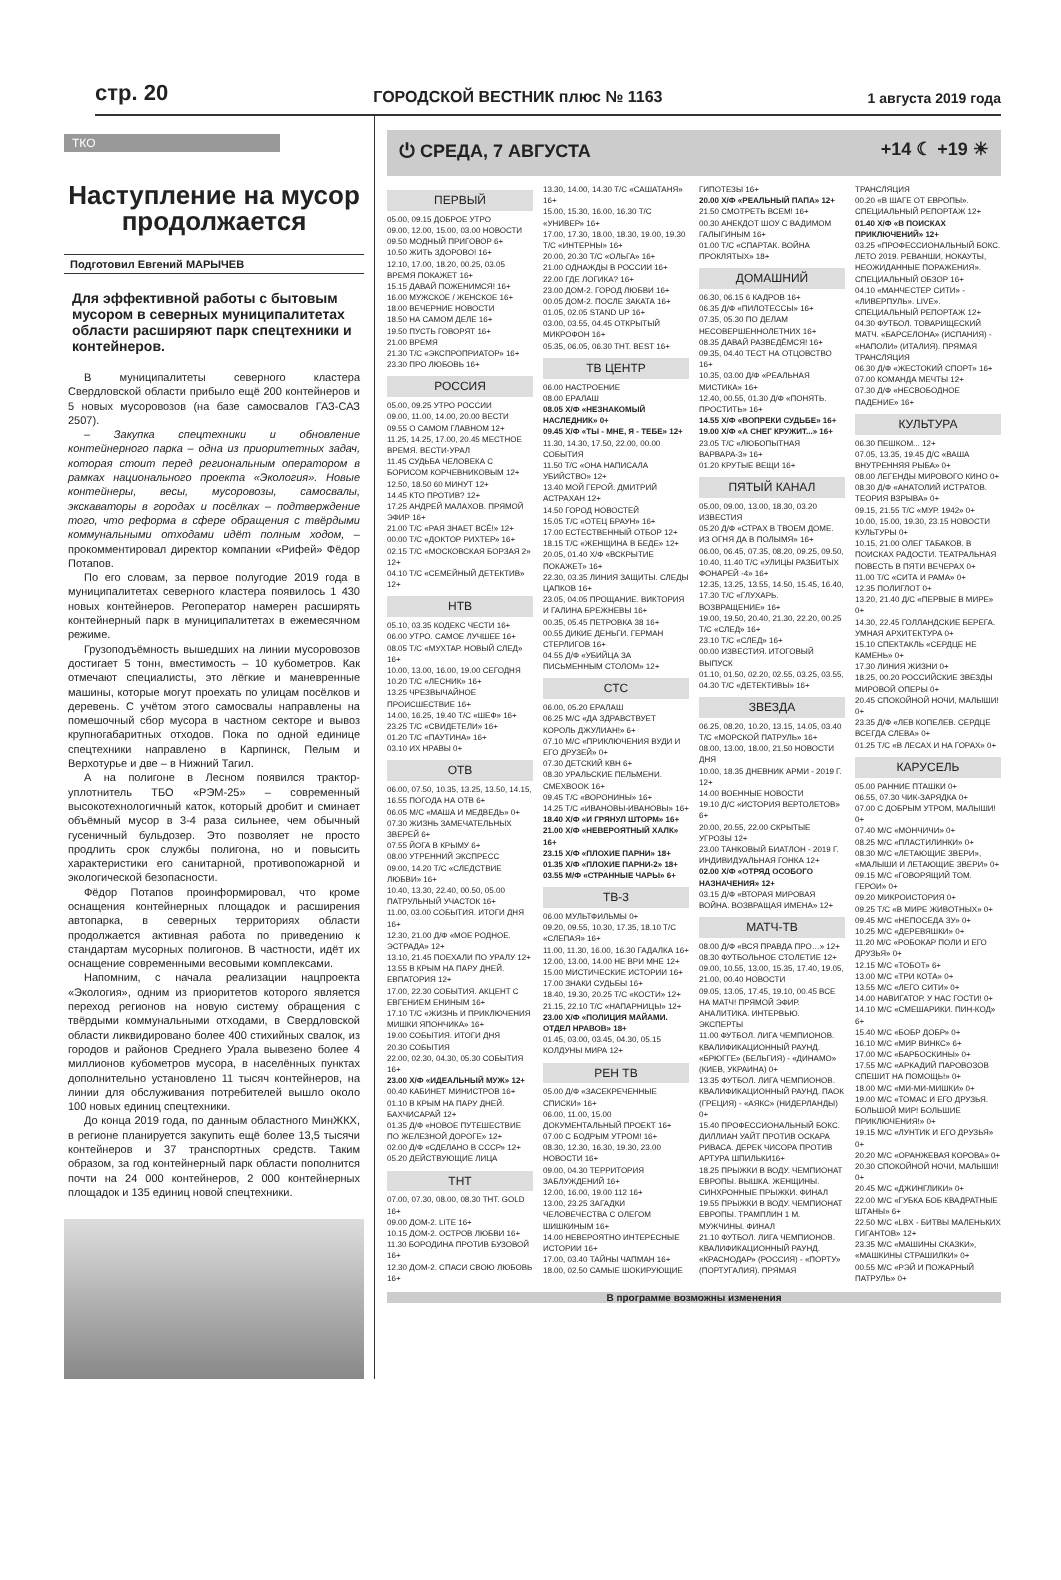стр. 20 ГОРОДСКОЙ ВЕСТНИК плюс № 1163 1 августа 2019 года
ТКО
Наступление на мусор продолжается
Подготовил Евгений МАРЫЧЕВ
Для эффективной работы с бытовым мусором в северных муниципалитетах области расширяют парк спецтехники и контейнеров.
В муниципалитеты северного кластера Свердловской области прибыло ещё 200 контейнеров и 5 новых мусоровозов (на базе самосвалов ГАЗ-САЗ 2507).
– Закупка спецтехники и обновление контейнерного парка – одна из приоритетных задач, которая стоит перед региональным оператором в рамках национального проекта «Экология». Новые контейнеры, весы, мусоровозы, самосвалы, экскаваторы в городах и посёлках – подтверждение того, что реформа в сфере обращения с твёрдыми коммунальными отходами идёт полным ходом, – прокомментировал директор компании «Рифей» Фёдор Потапов.
По его словам, за первое полугодие 2019 года в муниципалитетах северного кластера появилось 1 430 новых контейнеров. Регоператор намерен расширять контейнерный парк в муниципалитетах в ежемесячном режиме.
Грузоподъёмность вышедших на линии мусоровозов достигает 5 тонн, вместимость – 10 кубометров. Как отмечают специалисты, это лёгкие и маневренные машины, которые могут проехать по улицам посёлков и деревень. С учётом этого самосвалы направлены на помешочный сбор мусора в частном секторе и вывоз крупногабаритных отходов. Пока по одной единице спецтехники направлено в Карпинск, Пелым и Верхотурье и две – в Нижний Тагил.
А на полигоне в Лесном появился трактор-уплотнитель ТБО «РЭМ-25» – современный высокотехнологичный каток, который дробит и сминает объёмный мусор в 3-4 раза сильнее, чем обычный гусеничный бульдозер. Это позволяет не просто продлить срок службы полигона, но и повысить характеристики его санитарной, противопожарной и экологической безопасности.
Фёдор Потапов проинформировал, что кроме оснащения контейнерных площадок и расширения автопарка, в северных территориях области продолжается активная работа по приведению к стандартам мусорных полигонов. В частности, идёт их оснащение современными весовыми комплексами.
Напомним, с начала реализации нацпроекта «Экология», одним из приоритетов которого является переход регионов на новую систему обращения с твёрдыми коммунальными отходами, в Свердловской области ликвидировано более 400 стихийных свалок, из городов и районов Среднего Урала вывезено более 4 миллионов кубометров мусора, в населённых пунктах дополнительно установлено 11 тысяч контейнеров, на линии для обслуживания потребителей вышло около 100 новых единиц спецтехники.
До конца 2019 года, по данным областного МинЖКХ, в регионе планируется закупить ещё более 13,5 тысячи контейнеров и 37 транспортных средств. Таким образом, за год контейнерный парк области пополнится почти на 24 000 контейнеров, 2 000 контейнерных площадок и 135 единиц новой спецтехники.
⏻ СРЕДА, 7 АВГУСТА +14 ☾ +19 ☀
ПЕРВЫЙ
05.00, 09.15 ДОБРОЕ УТРО
09.00, 12.00, 15.00, 03.00 НОВОСТИ
09.50 МОДНЫЙ ПРИГОВОР 6+
10.50 ЖИТЬ ЗДОРОВО! 16+
12.10, 17.00, 18.20, 00.25, 03.05 ВРЕМЯ ПОКАЖЕТ 16+
15.15 ДАВАЙ ПОЖЕНИМСЯ! 16+
16.00 МУЖСКОЕ / ЖЕНСКОЕ 16+
18.00 ВЕЧЕРНИЕ НОВОСТИ
18.50 НА САМОМ ДЕЛЕ 16+
19.50 ПУСТЬ ГОВОРЯТ 16+
21.00 ВРЕМЯ
21.30 Т/С «ЭКСПРОПРИАТОР» 16+
23.30 ПРО ЛЮБОВЬ 16+
РОССИЯ
05.00, 09.25 УТРО РОССИИ
09.00, 11.00, 14.00, 20.00 ВЕСТИ
09.55 О САМОМ ГЛАВНОМ 12+
11.25, 14.25, 17.00, 20.45 МЕСТНОЕ ВРЕМЯ. ВЕСТИ-УРАЛ
11.45 СУДЬБА ЧЕЛОВЕКА С БОРИСОМ КОРЧЕВНИКОВЫМ 12+
12.50, 18.50 60 МИНУТ 12+
14.45 КТО ПРОТИВ? 12+
17.25 АНДРЕЙ МАЛАХОВ. ПРЯМОЙ ЭФИР 16+
21.00 Т/С «РАЯ ЗНАЕТ ВСЁ!» 12+
00.00 Т/С «ДОКТОР РИХТЕР» 16+
02.15 Т/С «МОСКОВСКАЯ БОРЗАЯ 2» 12+
04.10 Т/С «СЕМЕЙНЫЙ ДЕТЕКТИВ» 12+
НТВ
05.10, 03.35 КОДЕКС ЧЕСТИ 16+
06.00 УТРО. САМОЕ ЛУЧШЕЕ 16+
08.05 Т/С «МУХТАР. НОВЫЙ СЛЕД» 16+
10.00, 13.00, 16.00, 19.00 СЕГОДНЯ
10.20 Т/С «ЛЕСНИК» 16+
13.25 ЧРЕЗВЫЧАЙНОЕ ПРОИСШЕСТВИЕ 16+
14.00, 16.25, 19.40 Т/С «ШЕФ» 16+
23.25 Т/С «СВИДЕТЕЛИ» 16+
01.20 Т/С «ПАУТИНА» 16+
03.10 ИХ НРАВЫ 0+
ОТВ
06.00, 07.50, 10.35, 13.25, 13.50, 14.15, 16.55 ПОГОДА НА ОТВ 6+
06.05 М/С «МАША И МЕДВЕДЬ» 0+
07.30 ЖИЗНЬ ЗАМЕЧАТЕЛЬНЫХ ЗВЕРЕЙ 6+
07.55 ЙОГА В КРЫМУ 6+
08.00 УТРЕННИЙ ЭКСПРЕСС
09.00, 14.20 Т/С «СЛЕДСТВИЕ ЛЮБВИ» 16+
10.40, 13.30, 22.40, 00.50, 05.00 ПАТРУЛЬНЫЙ УЧАСТОК 16+
11.00, 03.00 СОБЫТИЯ. ИТОГИ ДНЯ 16+
12.30, 21.00 Д/Ф «МОЕ РОДНОЕ. ЭСТРАДА» 12+
13.10, 21.45 ПОЕХАЛИ ПО УРАЛУ 12+
13.55 В КРЫМ НА ПАРУ ДНЕЙ. ЕВПАТОРИЯ 12+
17.00, 22.30 СОБЫТИЯ. АКЦЕНТ С ЕВГЕНИЕМ ЕНИНЫМ 16+
17.10 Т/С «ЖИЗНЬ И ПРИКЛЮЧЕНИЯ МИШКИ ЯПОНЧИКА» 16+
19.00 СОБЫТИЯ. ИТОГИ ДНЯ
20.30 СОБЫТИЯ
22.00, 02.30, 04.30, 05.30 СОБЫТИЯ 16+
23.00 Х/Ф «ИДЕАЛЬНЫЙ МУЖ» 12+
00.40 КАБИНЕТ МИНИСТРОВ 16+
01.10 В КРЫМ НА ПАРУ ДНЕЙ. БАХЧИСАРАЙ 12+
01.35 Д/Ф «НОВОЕ ПУТЕШЕСТВИЕ ПО ЖЕЛЕЗНОЙ ДОРОГЕ» 12+
02.00 Д/Ф «СДЕЛАНО В СССР» 12+
05.20 ДЕЙСТВУЮЩИЕ ЛИЦА
ТНТ
07.00, 07.30, 08.00, 08.30 ТНТ. GOLD 16+
09.00 ДОМ-2. LITE 16+
10.15 ДОМ-2. ОСТРОВ ЛЮБВИ 16+
11.30 БОРОДИНА ПРОТИВ БУЗОВОЙ 16+
12.30 ДОМ-2. СПАСИ СВОЮ ЛЮБОВЬ 16+
13.30, 14.00, 14.30 Т/С «САШАТАНЯ» 16+
15.00, 15.30, 16.00, 16.30 Т/С «УНИВЕР» 16+
17.00, 17.30, 18.00, 18.30, 19.00, 19.30 Т/С «ИНТЕРНЫ» 16+
20.00, 20.30 Т/С «ОЛЬГА» 16+
21.00 ОДНАЖДЫ В РОССИИ 16+
22.00 ГДЕ ЛОГИКА? 16+
23.00 ДОМ-2. ГОРОД ЛЮБВИ 16+
00.05 ДОМ-2. ПОСЛЕ ЗАКАТА 16+
01.05, 02.05 STAND UP 16+
03.00, 03.55, 04.45 ОТКРЫТЫЙ МИКРОФОН 16+
05.35, 06.05, 06.30 ТНТ. BEST 16+
ТВ ЦЕНТР
06.00 НАСТРОЕНИЕ
08.00 ЕРАЛАШ
08.05 Х/Ф «НЕЗНАКОМЫЙ НАСЛЕДНИК» 0+
09.45 Х/Ф «ТЫ - МНЕ, Я - ТЕБЕ» 12+
11.30, 14.30, 17.50, 22.00, 00.00 СОБЫТИЯ
11.50 Т/С «ОНА НАПИСАЛА УБИЙСТВО» 12+
13.40 МОЙ ГЕРОЙ. ДМИТРИЙ АСТРАХАН 12+
14.50 ГОРОД НОВОСТЕЙ
15.05 Т/С «ОТЕЦ БРАУН» 16+
17.00 ЕСТЕСТВЕННЫЙ ОТБОР 12+
18.15 Т/С «ЖЕНЩИНА В БЕДЕ» 12+
20.05, 01.40 Х/Ф «ВСКРЫТИЕ ПОКАЖЕТ» 16+
22.30, 03.35 ЛИНИЯ ЗАЩИТЫ. СЛЕДЫ ЦАПКОВ 16+
23.05, 04.05 ПРОЩАНИЕ. ВИКТОРИЯ И ГАЛИНА БРЕЖНЕВЫ 16+
00.35, 05.45 ПЕТРОВКА 38 16+
00.55 ДИКИЕ ДЕНЬГИ. ГЕРМАН СТЕРЛИГОВ 16+
04.55 Д/Ф «УБИЙЦА ЗА ПИСЬМЕННЫМ СТОЛОМ» 12+
СТС
06.00, 05.20 ЕРАЛАШ
06.25 М/С «ДА ЗДРАВСТВУЕТ КОРОЛЬ ДЖУЛИАН!» 6+
07.10 М/С «ПРИКЛЮЧЕНИЯ ВУДИ И ЕГО ДРУЗЕЙ» 0+
07.30 ДЕТСКИЙ КВН 6+
08.30 УРАЛЬСКИЕ ПЕЛЬМЕНИ. СМЕХBOOK 16+
09.45 Т/С «ВОРОНИНЫ» 16+
14.25 Т/С «ИВАНОВЫ-ИВАНОВЫ» 16+
18.40 Х/Ф «И ГРЯНУЛ ШТОРМ» 16+
21.00 Х/Ф «НЕВЕРОЯТНЫЙ ХАЛК» 16+
23.15 Х/Ф «ПЛОХИЕ ПАРНИ» 18+
01.35 Х/Ф «ПЛОХИЕ ПАРНИ-2» 18+
03.55 М/Ф «СТРАННЫЕ ЧАРЫ» 6+
ТВ-3
06.00 МУЛЬТФИЛЬМЫ 0+
09.20, 09.55, 10.30, 17.35, 18.10 Т/С «СЛЕПАЯ» 16+
11.00, 11.30, 16.00, 16.30 ГАДАЛКА 16+
12.00, 13.00, 14.00 НЕ ВРИ МНЕ 12+
15.00 МИСТИЧЕСКИЕ ИСТОРИИ 16+
17.00 ЗНАКИ СУДЬБЫ 16+
18.40, 19.30, 20.25 Т/С «КОСТИ» 12+
21.15, 22.10 Т/С «НАПАРНИЦЫ» 12+
23.00 Х/Ф «ПОЛИЦИЯ МАЙАМИ. ОТДЕЛ НРАВОВ» 18+
01.45, 03.00, 03.45, 04.30, 05.15 КОЛДУНЫ МИРА 12+
РЕН ТВ
05.00 Д/Ф «ЗАСЕКРЕЧЕННЫЕ СПИСКИ» 16+
06.00, 11.00, 15.00 ДОКУМЕНТАЛЬНЫЙ ПРОЕКТ 16+
07.00 С БОДРЫМ УТРОМ! 16+
08.30, 12.30, 16.30, 19.30, 23.00 НОВОСТИ 16+
09.00, 04.30 ТЕРРИТОРИЯ ЗАБЛУЖДЕНИЙ 16+
12.00, 16.00, 19.00 112 16+
13.00, 23.25 ЗАГАДКИ ЧЕЛОВЕЧЕСТВА С ОЛЕГОМ ШИШКИНЫМ 16+
14.00 НЕВЕРОЯТНО ИНТЕРЕСНЫЕ ИСТОРИИ 16+
17.00, 03.40 ТАЙНЫ ЧАПМАН 16+
18.00, 02.50 САМЫЕ ШОКИРУЮЩИЕ ГИПОТЕЗЫ 16+
20.00 Х/Ф «РЕАЛЬНЫЙ ПАПА» 12+
21.50 СМОТРЕТЬ ВСЕМ! 16+
00.30 АНЕКДОТ ШОУ С ВАДИМОМ ГАЛЫГИНЫМ 16+
01.00 Т/С «СПАРТАК. ВОЙНА ПРОКЛЯТЫХ» 18+
ДОМАШНИЙ
06.30, 06.15 6 КАДРОВ 16+
06.35 Д/Ф «ПИЛОТЕССЫ» 16+
07.35, 05.30 ПО ДЕЛАМ НЕСОВЕРШЕННОЛЕТНИХ 16+
08.35 ДАВАЙ РАЗВЕДЁМСЯ! 16+
09.35, 04.40 ТЕСТ НА ОТЦОВСТВО 16+
10.35, 03.00 Д/Ф «РЕАЛЬНАЯ МИСТИКА» 16+
12.40, 00.55, 01.30 Д/Ф «ПОНЯТЬ. ПРОСТИТЬ» 16+
14.55 Х/Ф «ВОПРЕКИ СУДЬБЕ» 16+
19.00 Х/Ф «А СНЕГ КРУЖИТ...» 16+
23.05 Т/С «ЛЮБОПЫТНАЯ ВАРВАРА-3» 16+
01.20 КРУТЫЕ ВЕЩИ 16+
ПЯТЫЙ КАНАЛ
05.00, 09.00, 13.00, 18.30, 03.20 ИЗВЕСТИЯ
05.20 Д/Ф «СТРАХ В ТВОЕМ ДОМЕ. ИЗ ОГНЯ ДА В ПОЛЫМЯ» 16+
06.00, 06.45, 07.35, 08.20, 09.25, 09.50, 10.40, 11.40 Т/С «УЛИЦЫ РАЗБИТЫХ ФОНАРЕЙ -4» 16+
12.35, 13.25, 13.55, 14.50, 15.45, 16.40, 17.30 Т/С «ГЛУХАРЬ. ВОЗВРАЩЕНИЕ» 16+
19.00, 19.50, 20.40, 21.30, 22.20, 00.25 Т/С «СЛЕД» 16+
23.10 Т/С «СЛЕД» 16+
00.00 ИЗВЕСТИЯ. ИТОГОВЫЙ ВЫПУСК
01.10, 01.50, 02.20, 02.55, 03.25, 03.55, 04.30 Т/С «ДЕТЕКТИВЫ» 16+
ЗВЕЗДА
06.25, 08.20, 10.20, 13.15, 14.05, 03.40 Т/С «МОРСКОЙ ПАТРУЛЬ» 16+
08.00, 13.00, 18.00, 21.50 НОВОСТИ ДНЯ
10.00, 18.35 ДНЕВНИК АРМИ - 2019 Г. 12+
14.00 ВОЕННЫЕ НОВОСТИ
19.10 Д/С «ИСТОРИЯ ВЕРТОЛЕТОВ» 6+
20.00, 20.55, 22.00 СКРЫТЫЕ УГРОЗЫ 12+
23.00 ТАНКОВЫЙ БИАТЛОН - 2019 Г. ИНДИВИДУАЛЬНАЯ ГОНКА 12+
02.00 Х/Ф «ОТРЯД ОСОБОГО НАЗНАЧЕНИЯ» 12+
03.15 Д/Ф «ВТОРАЯ МИРОВАЯ ВОЙНА. ВОЗВРАЩАЯ ИМЕНА» 12+
МАТЧ-ТВ
08.00 Д/Ф «ВСЯ ПРАВДА ПРО…» 12+
08.30 ФУТБОЛЬНОЕ СТОЛЕТИЕ 12+
09.00, 10.55, 13.00, 15.35, 17.40, 19.05, 21.00, 00.40 НОВОСТИ
09.05, 13.05, 17.45, 19.10, 00.45 ВСЕ НА МАТЧ! ПРЯМОЙ ЭФИР. АНАЛИТИКА. ИНТЕРВЬЮ. ЭКСПЕРТЫ
11.00 ФУТБОЛ. ЛИГА ЧЕМПИОНОВ. КВАЛИФИКАЦИОННЫЙ РАУНД. «БРЮГГЕ» (БЕЛЬГИЯ) - «ДИНАМО» (КИЕВ, УКРАИНА) 0+
13.35 ФУТБОЛ. ЛИГА ЧЕМПИОНОВ. КВАЛИФИКАЦИОННЫЙ РАУНД. ПАОК (ГРЕЦИЯ) - «АЯКС» (НИДЕРЛАНДЫ) 0+
15.40 ПРОФЕССИОНАЛЬНЫЙ БОКС. ДИЛЛИАН УАЙТ ПРОТИВ ОСКАРА РИВАСА. ДЕРЕК ЧИСОРА ПРОТИВ АРТУРА ШПИЛЬКИ16+
18.25 ПРЫЖКИ В ВОДУ. ЧЕМПИОНАТ ЕВРОПЫ. ВЫШКА. ЖЕНЩИНЫ. СИНХРОННЫЕ ПРЫЖКИ. ФИНАЛ
19.55 ПРЫЖКИ В ВОДУ. ЧЕМПИОНАТ ЕВРОПЫ. ТРАМПЛИН 1 М. МУЖЧИНЫ. ФИНАЛ
21.10 ФУТБОЛ. ЛИГА ЧЕМПИОНОВ. КВАЛИФИКАЦИОННЫЙ РАУНД. «КРАСНОДАР» (РОССИЯ) - «ПОРТУ» (ПОРТУГАЛИЯ). ПРЯМАЯ ТРАНСЛЯЦИЯ
00.20 «В ШАГЕ ОТ ЕВРОПЫ». СПЕЦИАЛЬНЫЙ РЕПОРТАЖ 12+
01.40 Х/Ф «В ПОИСКАХ ПРИКЛЮЧЕНИЙ» 12+
03.25 «ПРОФЕССИОНАЛЬНЫЙ БОКС. ЛЕТО 2019. РЕВАНШИ, НОКАУТЫ, НЕОЖИДАННЫЕ ПОРАЖЕНИЯ». СПЕЦИАЛЬНЫЙ ОБЗОР 16+
04.10 «МАНЧЕСТЕР СИТИ» - «ЛИВЕРПУЛЬ». LIVE». СПЕЦИАЛЬНЫЙ РЕПОРТАЖ 12+
04.30 ФУТБОЛ. ТОВАРИЩЕСКИЙ МАТЧ. «БАРСЕЛОНА» (ИСПАНИЯ) - «НАПОЛИ» (ИТАЛИЯ). ПРЯМАЯ ТРАНСЛЯЦИЯ
06.30 Д/Ф «ЖЕСТОКИЙ СПОРТ» 16+
07.00 КОМАНДА МЕЧТЫ 12+
07.30 Д/Ф «НЕСВОБОДНОЕ ПАДЕНИЕ» 16+
КУЛЬТУРА
06.30 ПЕШКОМ... 12+
07.05, 13.35, 19.45 Д/С «ВАША ВНУТРЕННЯЯ РЫБА» 0+
08.00 ЛЕГЕНДЫ МИРОВОГО КИНО 0+
08.30 Д/Ф «АНАТОЛИЙ ИСТРАТОВ. ТЕОРИЯ ВЗРЫВА» 0+
09.15, 21.55 Т/С «МУР. 1942» 0+
10.00, 15.00, 19.30, 23.15 НОВОСТИ КУЛЬТУРЫ 0+
10.15, 21.00 ОЛЕГ ТАБАКОВ. В ПОИСКАХ РАДОСТИ. ТЕАТРАЛЬНАЯ ПОВЕСТЬ В ПЯТИ ВЕЧЕРАХ 0+
11.00 Т/С «СИТА И РАМА» 0+
12.35 ПОЛИГЛОТ 0+
13.20, 21.40 Д/С «ПЕРВЫЕ В МИРЕ» 0+
14.30, 22.45 ГОЛЛАНДСКИЕ БЕРЕГА. УМНАЯ АРХИТЕКТУРА 0+
15.10 СПЕКТАКЛЬ «СЕРДЦЕ НЕ КАМЕНЬ» 0+
17.30 ЛИНИЯ ЖИЗНИ 0+
18.25, 00.20 РОССИЙСКИЕ ЗВЕЗДЫ МИРОВОЙ ОПЕРЫ 0+
20.45 СПОКОЙНОЙ НОЧИ, МАЛЫШИ! 0+
23.35 Д/Ф «ЛЕВ КОПЕЛЕВ. СЕРДЦЕ ВСЕГДА СЛЕВА» 0+
01.25 Т/С «В ЛЕСАХ И НА ГОРАХ» 0+
КАРУСЕЛЬ
05.00 РАННИЕ ПТАШКИ 0+
06.55, 07.30 ЧИК-ЗАРЯДКА 0+
07.00 С ДОБРЫМ УТРОМ, МАЛЫШИ! 0+
07.40 М/С «МОНЧИЧИ» 0+
08.25 М/С «ПЛАСТИЛИНКИ» 0+
08.30 М/С «ЛЕТАЮЩИЕ ЗВЕРИ», «МАЛЫШИ И ЛЕТАЮЩИЕ ЗВЕРИ» 0+
09.15 М/С «ГОВОРЯЩИЙ ТОМ. ГЕРОИ» 0+
09.20 МИКРОИСТОРИЯ 0+
09.25 Т/С «В МИРЕ ЖИВОТНЫХ» 0+
09.45 М/С «НЕПОСЕДА ЗУ» 0+
10.25 М/С «ДЕРЕВЯШКИ» 0+
11.20 М/С «РОБОКАР ПОЛИ И ЕГО ДРУЗЬЯ» 0+
12.15 М/С «ТОБОТ» 6+
13.00 М/С «ТРИ КОТА» 0+
13.55 М/С «ЛЕГО СИТИ» 0+
14.00 НАВИГАТОР. У НАС ГОСТИ! 0+
14.10 М/С «СМЕШАРИКИ. ПИН-КОД» 6+
15.40 М/С «БОБР ДОБР» 0+
16.10 М/С «МИР ВИНКС» 6+
17.00 М/С «БАРБОСКИНЫ» 0+
17.55 М/С «АРКАДИЙ ПАРОВОЗОВ СПЕШИТ НА ПОМОЩЬ!» 0+
18.00 М/С «МИ-МИ-МИШКИ» 0+
19.00 М/С «ТОМАС И ЕГО ДРУЗЬЯ. БОЛЬШОЙ МИР! БОЛЬШИЕ ПРИКЛЮЧЕНИЯ!» 0+
19.15 М/С «ЛУНТИК И ЕГО ДРУЗЬЯ» 0+
20.20 М/С «ОРАНЖЕВАЯ КОРОВА» 0+
20.30 СПОКОЙНОЙ НОЧИ, МАЛЫШИ! 0+
20.45 М/С «ДЖИНГЛИКИ» 0+
22.00 М/С «ГУБКА БОБ КВАДРАТНЫЕ ШТАНЫ» 6+
22.50 М/С «LBX - БИТВЫ МАЛЕНЬКИХ ГИГАНТОВ» 12+
23.35 М/С «МАШИНЫ СКАЗКИ», «МАШКИНЫ СТРАШИЛКИ» 0+
00.55 М/С «РЭЙ И ПОЖАРНЫЙ ПАТРУЛЬ» 0+
В программе возможны изменения